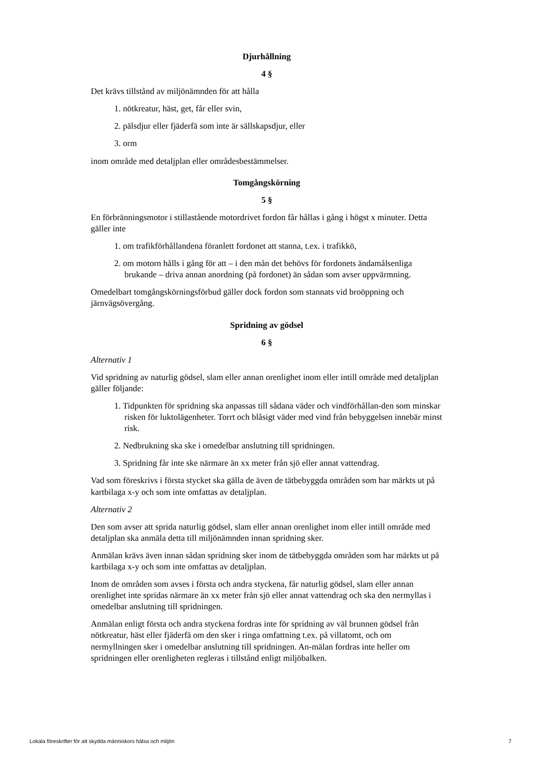Djurhållning
4 §
Det krävs tillstånd av miljönämnden för att hålla
1. nötkreatur, häst, get, får eller svin,
2. pälsdjur eller fjäderfä som inte är sällskapsdjur, eller
3. orm
inom område med detaljplan eller områdesbestämmelser.
Tomgångskörning
5 §
En förbränningsmotor i stillastående motordrivet fordon får hållas i gång i högst x minuter. Detta gäller inte
1. om trafikförhållandena föranlett fordonet att stanna, t.ex. i trafikkö,
2. om motorn hålls i gång för att – i den mån det behövs för fordonets ändamålsenliga brukande – driva annan anordning (på fordonet) än sådan som avser uppvärmning.
Omedelbart tomgångskörningsförbud gäller dock fordon som stannats vid broöppning och järnvägsövergång.
Spridning av gödsel
6 §
Alternativ 1
Vid spridning av naturlig gödsel, slam eller annan orenlighet inom eller intill område med detaljplan gäller följande:
1. Tidpunkten för spridning ska anpassas till sådana väder och vindförhållan-den som minskar risken för luktolägenheter. Torrt och blåsigt väder med vind från bebyggelsen innebär minst risk.
2. Nedbrukning ska ske i omedelbar anslutning till spridningen.
3. Spridning får inte ske närmare än xx meter från sjö eller annat vattendrag.
Vad som föreskrivs i första stycket ska gälla de även de tätbebyggda områden som har märkts ut på kartbilaga x-y och som inte omfattas av detaljplan.
Alternativ 2
Den som avser att sprida naturlig gödsel, slam eller annan orenlighet inom eller intill område med detaljplan ska anmäla detta till miljönämnden innan spridning sker.
Anmälan krävs även innan sådan spridning sker inom de tätbebyggda områden som har märkts ut på kartbilaga x-y och som inte omfattas av detaljplan.
Inom de områden som avses i första och andra styckena, får naturlig gödsel, slam eller annan orenlighet inte spridas närmare än xx meter från sjö eller annat vattendrag och ska den nermyllas i omedelbar anslutning till spridningen.
Anmälan enligt första och andra styckena fordras inte för spridning av väl brunnen gödsel från nötkreatur, häst eller fjäderfä om den sker i ringa omfattning t.ex. på villatomt, och om nermyllningen sker i omedelbar anslutning till spridningen. An-mälan fordras inte heller om spridningen eller orenligheten regleras i tillstånd enligt miljöbalken.
Lokala föreskrifter för att skydda människors hälsa och miljön 7